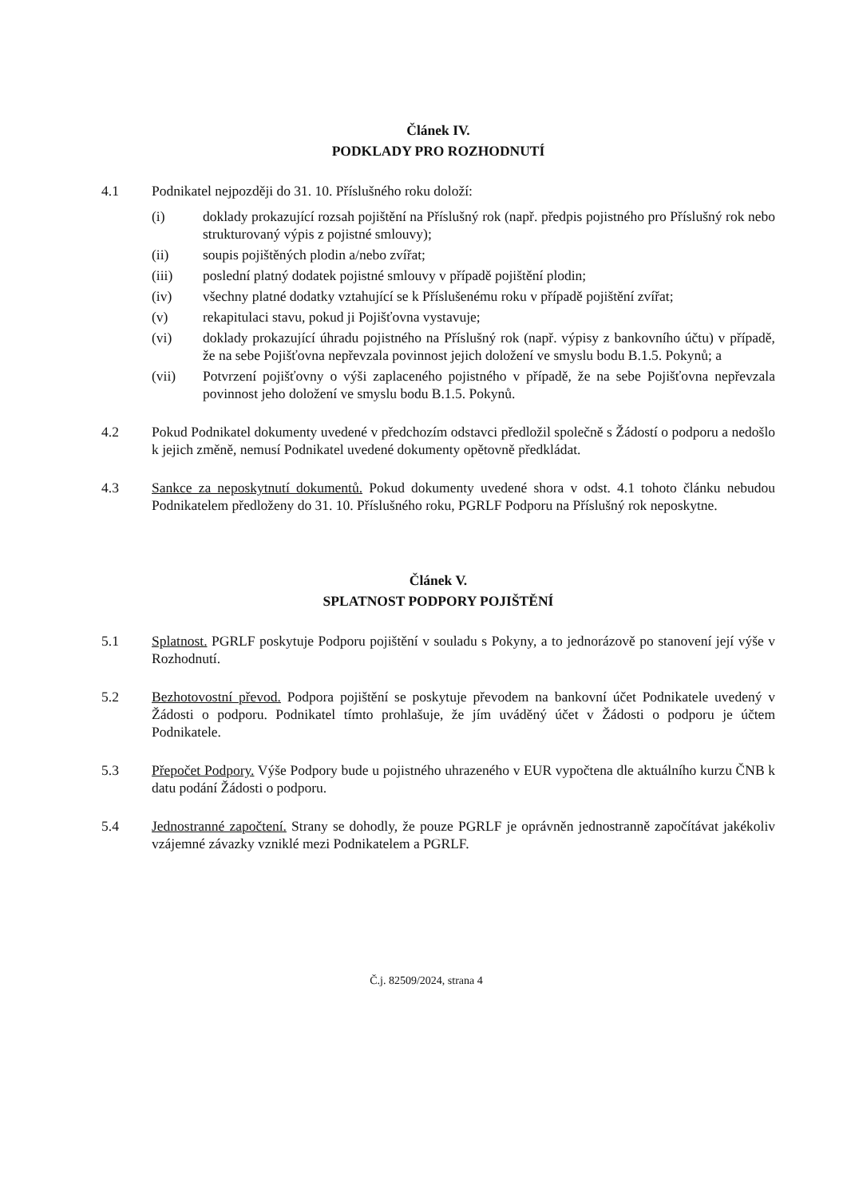Článek IV.
PODKLADY PRO ROZHODNUTÍ
4.1 Podnikatel nejpozději do 31. 10. Příslušného roku doloží:
(i) doklady prokazující rozsah pojištění na Příslušný rok (např. předpis pojistného pro Příslušný rok nebo strukturovaný výpis z pojistné smlouvy);
(ii) soupis pojištěných plodin a/nebo zvířat;
(iii) poslední platný dodatek pojistné smlouvy v případě pojištění plodin;
(iv) všechny platné dodatky vztahující se k Příslušenému roku v případě pojištění zvířat;
(v) rekapitulaci stavu, pokud ji Pojišťovna vystavuje;
(vi) doklady prokazující úhradu pojistného na Příslušný rok (např. výpisy z bankovního účtu) v případě, že na sebe Pojišťovna nepřevzala povinnost jejich doložení ve smyslu bodu B.1.5. Pokynů; a
(vii) Potvrzení pojišťovny o výši zaplaceného pojistného v případě, že na sebe Pojišťovna nepřevzala povinnost jeho doložení ve smyslu bodu B.1.5. Pokynů.
4.2 Pokud Podnikatel dokumenty uvedené v předchozím odstavci předložil společně s Žádostí o podporu a nedošlo k jejich změně, nemusí Podnikatel uvedené dokumenty opětovně předkládat.
4.3 Sankce za neposkytnutí dokumentů. Pokud dokumenty uvedené shora v odst. 4.1 tohoto článku nebudou Podnikatelem předloženy do 31. 10. Příslušného roku, PGRLF Podporu na Příslušný rok neposkytne.
Článek V.
SPLATNOST PODPORY POJIŠTĚNÍ
5.1 Splatnost. PGRLF poskytuje Podporu pojištění v souladu s Pokyny, a to jednorázově po stanovení její výše v Rozhodnutí.
5.2 Bezhotovostní převod. Podpora pojištění se poskytuje převodem na bankovní účet Podnikatele uvedený v Žádosti o podporu. Podnikatel tímto prohlašuje, že jím uváděný účet v Žádosti o podporu je účtem Podnikatele.
5.3 Přepočet Podpory. Výše Podpory bude u pojistného uhrazeného v EUR vypočtena dle aktuálního kurzu ČNB k datu podání Žádosti o podporu.
5.4 Jednostranné započtení. Strany se dohodly, že pouze PGRLF je oprávněn jednostranně započítávat jakékoliv vzájemné závazky vzniklé mezi Podnikatelem a PGRLF.
Č.j. 82509/2024, strana 4